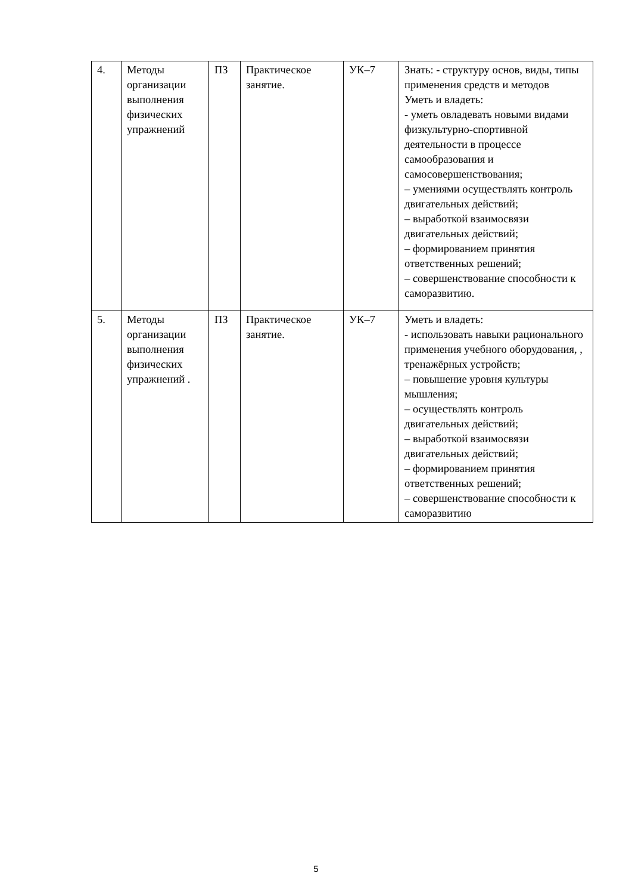| 4. | Методы организации выполнения физических упражнений | ПЗ | Практическое занятие. | УК–7 | Знать: - структуру основ, виды, типы применения средств и методов Уметь и владеть: - уметь овладевать новыми видами физкультурно-спортивной деятельности в процессе самообразования и самосовершенствования; – умениями осуществлять контроль двигательных действий; – выработкой взаимосвязи двигательных действий; – формированием принятия ответственных решений; – совершенствование способности к саморазвитию. |
| 5. | Методы организации выполнения физических упражнений . | ПЗ | Практическое занятие. | УК–7 | Уметь и владеть: - использовать навыки рационального применения учебного оборудования, , тренажёрных устройств; – повышение уровня культуры мышления; – осуществлять контроль двигательных действий; – выработкой взаимосвязи двигательных действий; – формированием принятия ответственных решений; – совершенствование способности к саморазвитию |
5